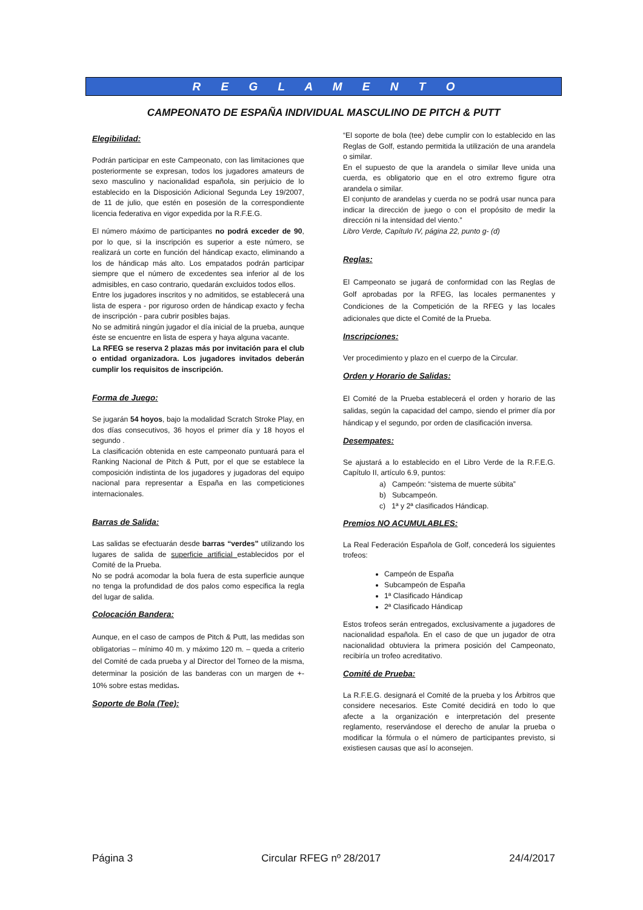R E G L A M E N T O
CAMPEONATO DE ESPAÑA INDIVIDUAL MASCULINO DE PITCH & PUTT
Elegibilidad:
Podrán participar en este Campeonato, con las limitaciones que posteriormente se expresan, todos los jugadores amateurs de sexo masculino y nacionalidad española, sin perjuicio de lo establecido en la Disposición Adicional Segunda Ley 19/2007, de 11 de julio, que estén en posesión de la correspondiente licencia federativa en vigor expedida por la R.F.E.G.
El número máximo de participantes no podrá exceder de 90, por lo que, si la inscripción es superior a este número, se realizará un corte en función del hándicap exacto, eliminando a los de hándicap más alto. Los empatados podrán participar siempre que el número de excedentes sea inferior al de los admisibles, en caso contrario, quedarán excluidos todos ellos.
Entre los jugadores inscritos y no admitidos, se establecerá una lista de espera - por riguroso orden de hándicap exacto y fecha de inscripción - para cubrir posibles bajas.
No se admitirá ningún jugador el día inicial de la prueba, aunque éste se encuentre en lista de espera y haya alguna vacante.
La RFEG se reserva 2 plazas más por invitación para el club o entidad organizadora. Los jugadores invitados deberán cumplir los requisitos de inscripción.
Forma de Juego:
Se jugarán 54 hoyos, bajo la modalidad Scratch Stroke Play, en dos días consecutivos, 36 hoyos el primer día y 18 hoyos el segundo .
La clasificación obtenida en este campeonato puntuará para el Ranking Nacional de Pitch & Putt, por el que se establece la composición indistinta de los jugadores y jugadoras del equipo nacional para representar a España en las competiciones internacionales.
Barras de Salida:
Las salidas se efectuarán desde barras “verdes” utilizando los lugares de salida de superficie artificial establecidos por el Comité de la Prueba.
No se podrá acomodar la bola fuera de esta superficie aunque no tenga la profundidad de dos palos como especifica la regla del lugar de salida.
Colocación Bandera:
Aunque, en el caso de campos de Pitch & Putt, las medidas son obligatorias – mínimo 40 m. y máximo 120 m. – queda a criterio del Comité de cada prueba y al Director del Torneo de la misma, determinar la posición de las banderas con un margen de +- 10% sobre estas medidas.
Soporte de Bola (Tee):
“El soporte de bola (tee) debe cumplir con lo establecido en las Reglas de Golf, estando permitida la utilización de una arandela o similar.
En el supuesto de que la arandela o similar lleve unida una cuerda, es obligatorio que en el otro extremo figure otra arandela o similar.
El conjunto de arandelas y cuerda no se podrá usar nunca para indicar la dirección de juego o con el propósito de medir la dirección ni la intensidad del viento.”
Libro Verde, Capítulo IV, página 22, punto g- (d)
Reglas:
El Campeonato se jugará de conformidad con las Reglas de Golf aprobadas por la RFEG, las locales permanentes y Condiciones de la Competición de la RFEG y las locales adicionales que dicte el Comité de la Prueba.
Inscripciones:
Ver procedimiento y plazo en el cuerpo de la Circular.
Orden y Horario de Salidas:
El Comité de la Prueba establecerá el orden y horario de las salidas, según la capacidad del campo, siendo el primer día por hándicap y el segundo, por orden de clasificación inversa.
Desempates:
Se ajustará a lo establecido en el Libro Verde de la R.F.E.G. Capítulo II, artículo 6.9, puntos:
a) Campeón: “sistema de muerte súbita”
b) Subcampeón.
c) 1ª y 2ª clasificados Hándicap.
Premios NO ACUMULABLES:
La Real Federación Española de Golf, concederá los siguientes trofeos:
Campeón de España
Subcampeón de España
1ª Clasificado Hándicap
2ª Clasificado Hándicap
Estos trofeos serán entregados, exclusivamente a jugadores de nacionalidad española. En el caso de que un jugador de otra nacionalidad obtuviera la primera posición del Campeonato, recibiría un trofeo acreditativo.
Comité de Prueba:
La R.F.E.G. designará el Comité de la prueba y los Árbitros que considere necesarios. Este Comité decidirá en todo lo que afecte a la organización e interpretación del presente reglamento, reservándose el derecho de anular la prueba o modificar la fórmula o el número de participantes previsto, si existiesen causas que así lo aconsejen.
Página 3 Circular RFEG nº 28/2017 24/4/2017